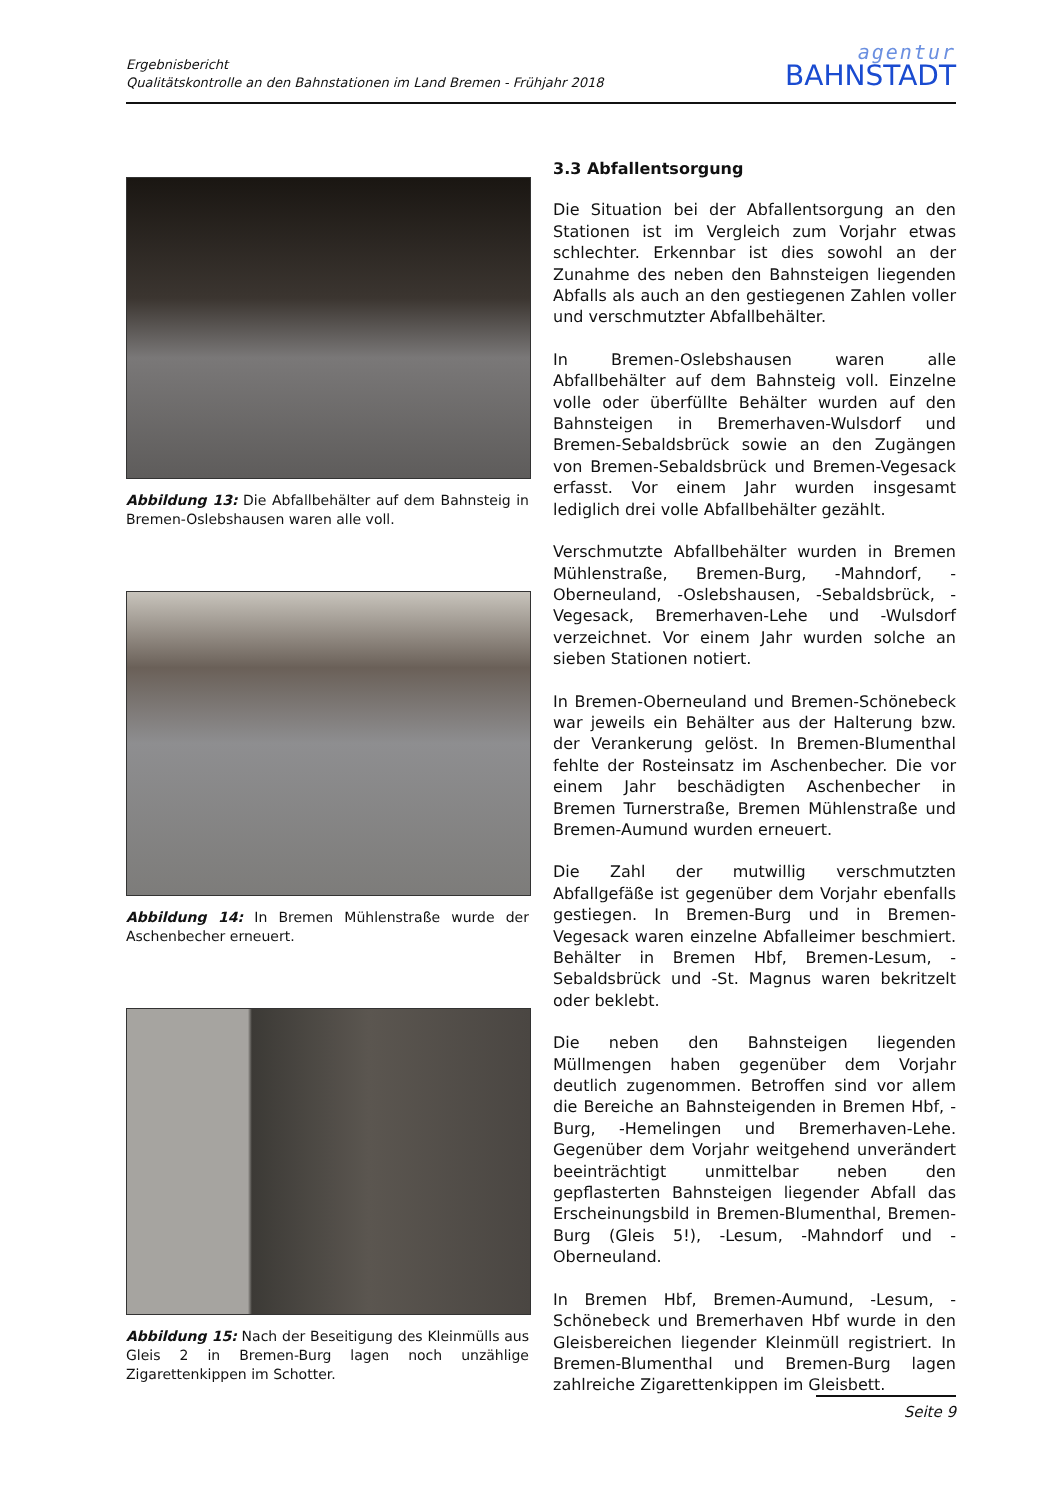Ergebnisbericht
Qualitätskontrolle an den Bahnstationen im Land Bremen - Frühjahr 2018
agentur
BAHNSTADT
Abbildung 13: Die Abfallbehälter auf dem Bahnsteig in Bremen-Oslebshausen waren alle voll.
Abbildung 14: In Bremen Mühlenstraße wurde der Aschenbecher erneuert.
Abbildung 15: Nach der Beseitigung des Kleinmülls aus Gleis 2 in Bremen-Burg lagen noch unzählige Zigarettenkippen im Schotter.
3.3 Abfallentsorgung
Die Situation bei der Abfallentsorgung an den Stationen ist im Vergleich zum Vorjahr etwas schlechter. Erkennbar ist dies sowohl an der Zunahme des neben den Bahnsteigen liegenden Abfalls als auch an den gestiegenen Zahlen voller und verschmutzter Abfallbehälter.
In Bremen-Oslebshausen waren alle Abfallbehälter auf dem Bahnsteig voll. Einzelne volle oder überfüllte Behälter wurden auf den Bahnsteigen in Bremerhaven-Wulsdorf und Bremen-Sebaldsbrück sowie an den Zugängen von Bremen-Sebaldsbrück und Bremen-Vegesack erfasst. Vor einem Jahr wurden insgesamt lediglich drei volle Abfallbehälter gezählt.
Verschmutzte Abfallbehälter wurden in Bremen Mühlenstraße, Bremen-Burg, -Mahndorf, -Oberneuland, -Oslebshausen, -Sebaldsbrück, -Vegesack, Bremerhaven-Lehe und -Wulsdorf verzeichnet. Vor einem Jahr wurden solche an sieben Stationen notiert.
In Bremen-Oberneuland und Bremen-Schönebeck war jeweils ein Behälter aus der Halterung bzw. der Verankerung gelöst. In Bremen-Blumenthal fehlte der Rosteinsatz im Aschenbecher. Die vor einem Jahr beschädigten Aschenbecher in Bremen Turnerstraße, Bremen Mühlenstraße und Bremen-Aumund wurden erneuert.
Die Zahl der mutwillig verschmutzten Abfallgefäße ist gegenüber dem Vorjahr ebenfalls gestiegen. In Bremen-Burg und in Bremen-Vegesack waren einzelne Abfalleimer beschmiert. Behälter in Bremen Hbf, Bremen-Lesum, -Sebaldsbrück und -St. Magnus waren bekritzelt oder beklebt.
Die neben den Bahnsteigen liegenden Müllmengen haben gegenüber dem Vorjahr deutlich zugenommen. Betroffen sind vor allem die Bereiche an Bahnsteigenden in Bremen Hbf, -Burg, -Hemelingen und Bremerhaven-Lehe. Gegenüber dem Vorjahr weitgehend unverändert beeinträchtigt unmittelbar neben den gepflasterten Bahnsteigen liegender Abfall das Erscheinungsbild in Bremen-Blumenthal, Bremen-Burg (Gleis 5!), -Lesum, -Mahndorf und -Oberneuland.
In Bremen Hbf, Bremen-Aumund, -Lesum, -Schönebeck und Bremerhaven Hbf wurde in den Gleisbereichen liegender Kleinmüll registriert. In Bremen-Blumenthal und Bremen-Burg lagen zahlreiche Zigarettenkippen im Gleisbett.
Seite 9